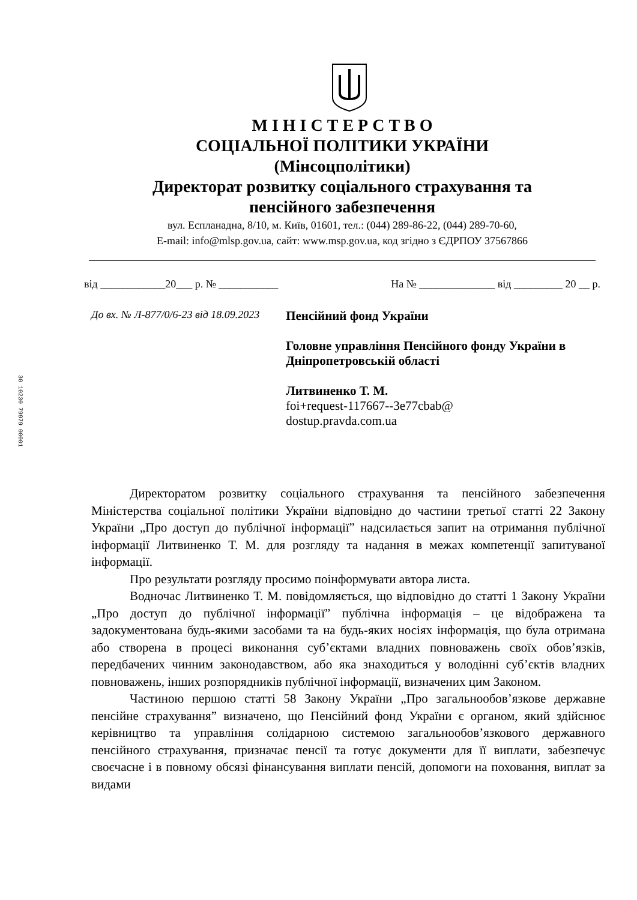30 10230 79979 00001
М І Н І С Т Е Р С Т В О
СОЦІАЛЬНОЇ ПОЛІТИКИ УКРАЇНИ
(Мінсоцполітики)
Директорат розвитку соціального страхування та
пенсійного забезпечення
вул. Еспланадна, 8/10, м. Київ, 01601, тел.: (044) 289-86-22, (044) 289-70-60,
E-mail: info@mlsp.gov.ua, сайт: www.msp.gov.ua, код згідно з ЄДРПОУ 37567866
від ____________20___ р. № ___________ На № ______________ від _________ 20 __ р.
До вх. № Л-877/0/6-23 від 18.09.2023
Пенсійний фонд України
Головне управління Пенсійного фонду України в Дніпропетровській області
Литвиненко Т. М.
foi+request-117667--3e77cbab@
dostup.pravda.com.ua
Директоратом розвитку соціального страхування та пенсійного забезпечення Міністерства соціальної політики України відповідно до частини третьої статті 22 Закону України „Про доступ до публічної інформації” надсилається запит на отримання публічної інформації Литвиненко Т. М. для розгляду та надання в межах компетенції запитуваної інформації.
Про результати розгляду просимо поінформувати автора листа.
Водночас Литвиненко Т. М. повідомляється, що відповідно до статті 1 Закону України „Про доступ до публічної інформації” публічна інформація – це відображена та задокументована будь-якими засобами та на будь-яких носіях інформація, що була отримана або створена в процесі виконання суб’єктами владних повноважень своїх обов’язків, передбачених чинним законодавством, або яка знаходиться у володінні суб’єктів владних повноважень, інших розпорядників публічної інформації, визначених цим Законом.
Частиною першою статті 58 Закону України „Про загальнообов’язкове державне пенсійне страхування” визначено, що Пенсійний фонд України є органом, який здійснює керівництво та управління солідарною системою загальнообов’язкового державного пенсійного страхування, призначає пенсії та готує документи для її виплати, забезпечує своєчасне і в повному обсязі фінансування виплати пенсій, допомоги на поховання, виплат за видами